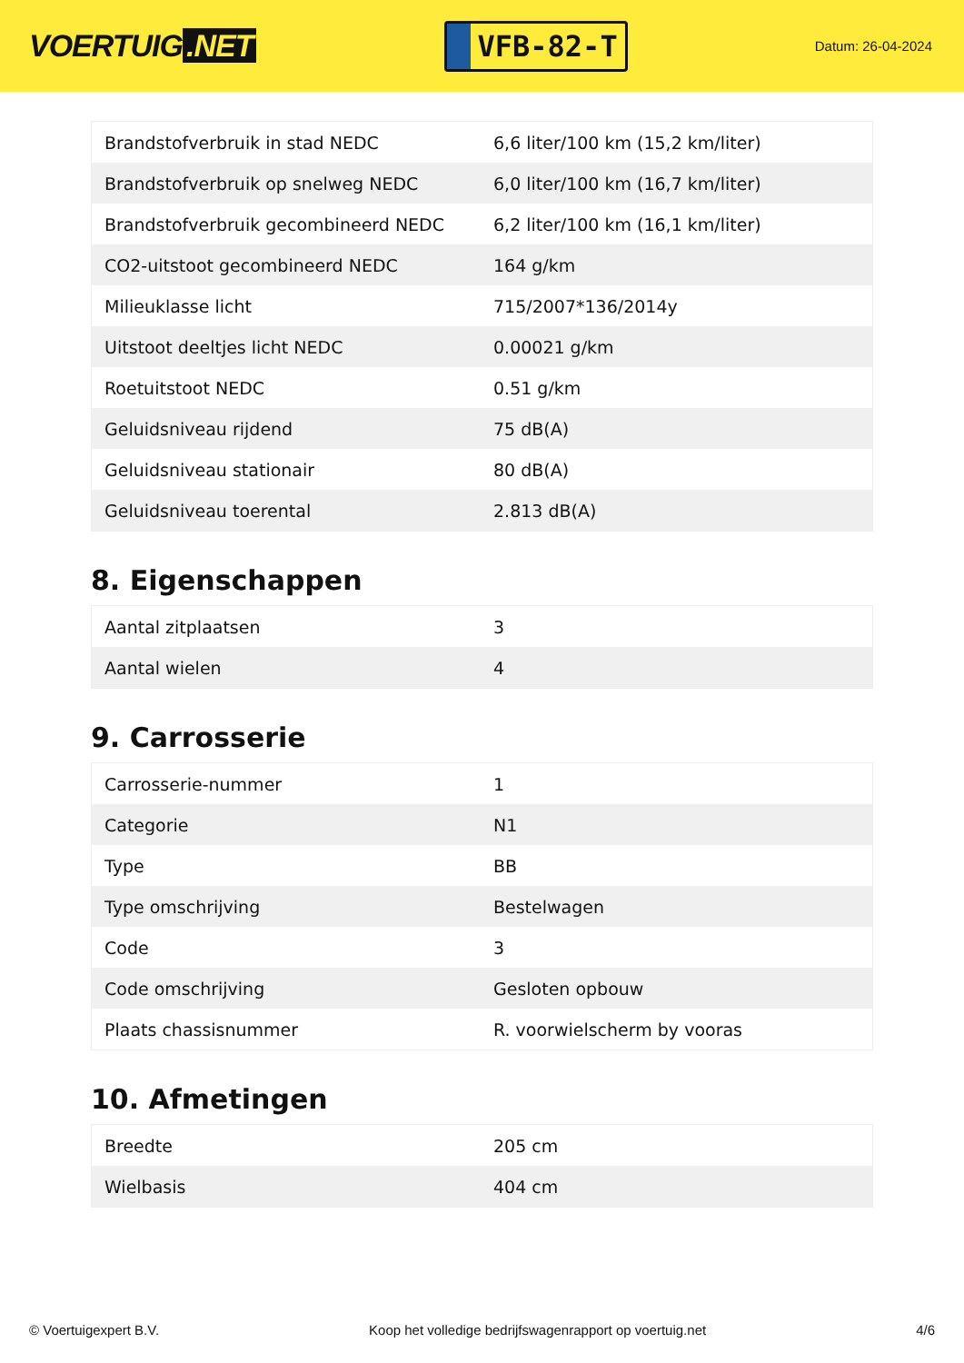VOERTUIG.NET
VFB-82-T
Datum: 26-04-2024
| Brandstofverbruik in stad NEDC | 6,6 liter/100 km (15,2 km/liter) |
| Brandstofverbruik op snelweg NEDC | 6,0 liter/100 km (16,7 km/liter) |
| Brandstofverbruik gecombineerd NEDC | 6,2 liter/100 km (16,1 km/liter) |
| CO2-uitstoot gecombineerd NEDC | 164 g/km |
| Milieuklasse licht | 715/2007*136/2014y |
| Uitstoot deeltjes licht NEDC | 0.00021 g/km |
| Roetuitstoot NEDC | 0.51 g/km |
| Geluidsniveau rijdend | 75 dB(A) |
| Geluidsniveau stationair | 80 dB(A) |
| Geluidsniveau toerental | 2.813 dB(A) |
8. Eigenschappen
| Aantal zitplaatsen | 3 |
| Aantal wielen | 4 |
9. Carrosserie
| Carrosserie-nummer | 1 |
| Categorie | N1 |
| Type | BB |
| Type omschrijving | Bestelwagen |
| Code | 3 |
| Code omschrijving | Gesloten opbouw |
| Plaats chassisnummer | R. voorwielscherm by vooras |
10. Afmetingen
| Breedte | 205 cm |
| Wielbasis | 404 cm |
© Voertuigexpert B.V. Koop het volledige bedrijfswagenrapport op voertuig.net 4/6